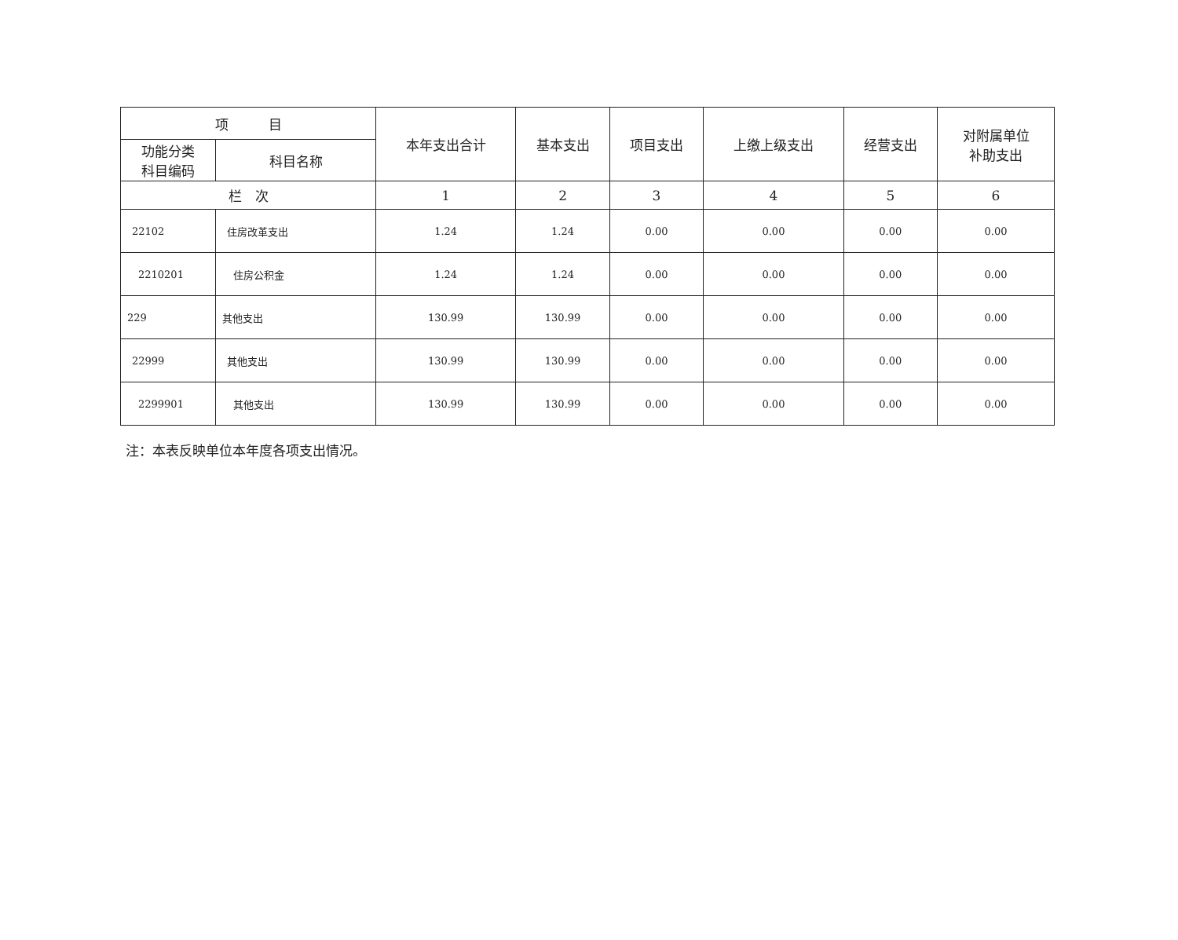| 项 目 | | 本年支出合计 | 基本支出 | 项目支出 | 上缴上级支出 | 经营支出 | 对附属单位 补助支出 |
| --- | --- | --- | --- | --- | --- | --- | --- |
| 功能分类 科目编码 | 科目名称 | | | | | | |
| 栏 次 | | 1 | 2 | 3 | 4 | 5 | 6 |
| 22102 | 住房改革支出 | 1.24 | 1.24 | 0.00 | 0.00 | 0.00 | 0.00 |
| 2210201 | 住房公积金 | 1.24 | 1.24 | 0.00 | 0.00 | 0.00 | 0.00 |
| 229 | 其他支出 | 130.99 | 130.99 | 0.00 | 0.00 | 0.00 | 0.00 |
| 22999 | 其他支出 | 130.99 | 130.99 | 0.00 | 0.00 | 0.00 | 0.00 |
| 2299901 | 其他支出 | 130.99 | 130.99 | 0.00 | 0.00 | 0.00 | 0.00 |
注：本表反映单位本年度各项支出情况。